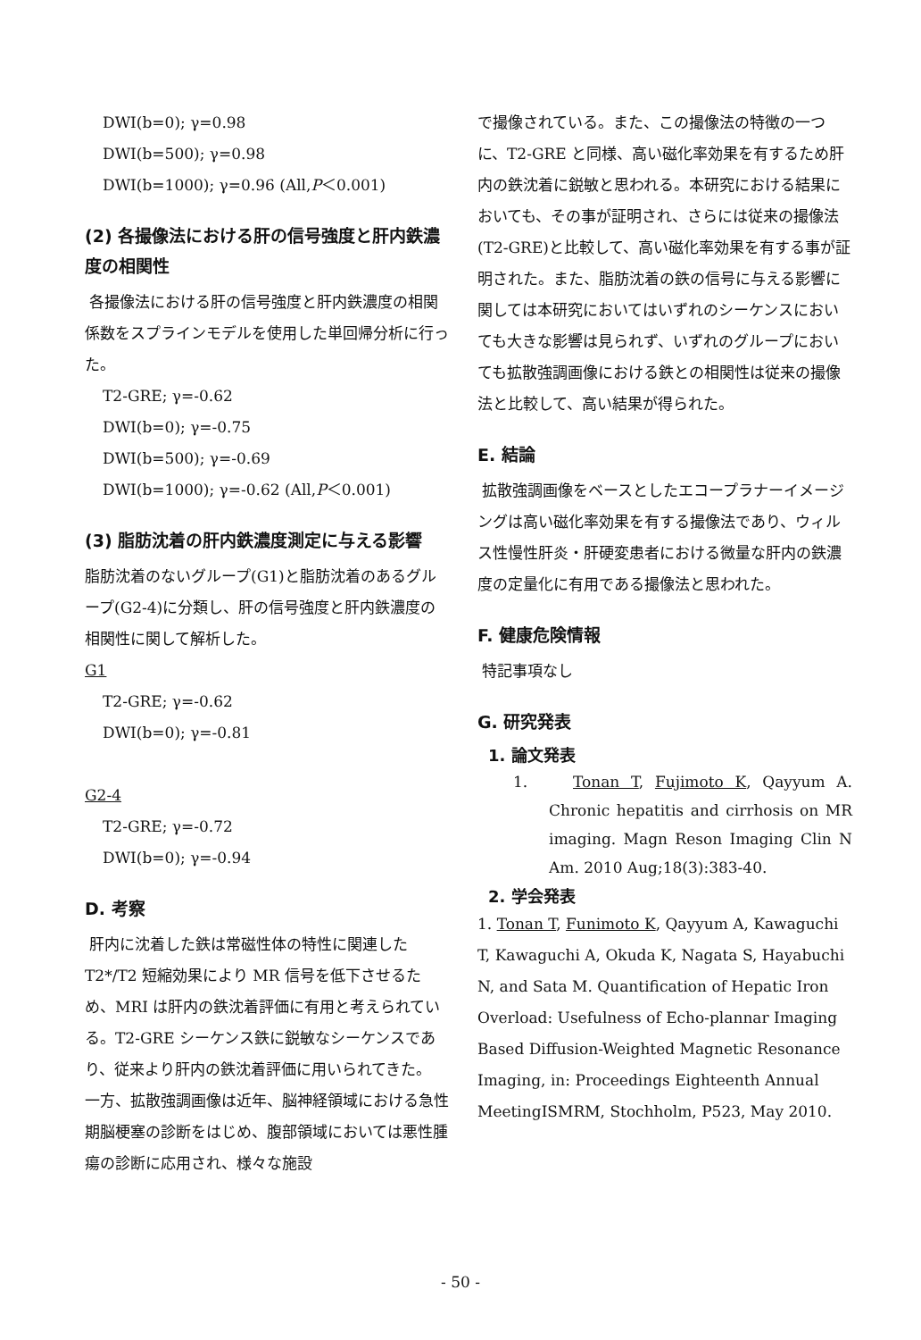DWI(b=0); γ=0.98
DWI(b=500); γ=0.98
DWI(b=1000); γ=0.96 (All,P＜0.001)
(2) 各撮像法における肝の信号強度と肝内鉄濃度の相関性
各撮像法における肝の信号強度と肝内鉄濃度の相関係数をスプラインモデルを使用した単回帰分析に行った。
T2-GRE; γ=-0.62
DWI(b=0); γ=-0.75
DWI(b=500); γ=-0.69
DWI(b=1000); γ=-0.62 (All,P＜0.001)
(3) 脂肪沈着の肝内鉄濃度測定に与える影響
脂肪沈着のないグループ(G1)と脂肪沈着のあるグループ(G2-4)に分類し、肝の信号強度と肝内鉄濃度の相関性に関して解析した。
G1
T2-GRE; γ=-0.62
DWI(b=0); γ=-0.81
G2-4
T2-GRE; γ=-0.72
DWI(b=0); γ=-0.94
D. 考察
肝内に沈着した鉄は常磁性体の特性に関連した T2*/T2 短縮効果により MR 信号を低下させるため、MRI は肝内の鉄沈着評価に有用と考えられている。T2-GRE シーケンス鉄に鋭敏なシーケンスであり、従来より肝内の鉄沈着評価に用いられてきた。
一方、拡散強調画像は近年、脳神経領域における急性期脳梗塞の診断をはじめ、腹部領域においては悪性腫瘍の診断に応用され、様々な施設
で撮像されている。また、この撮像法の特徴の一つに、T2-GRE と同様、高い磁化率効果を有するため肝内の鉄沈着に鋭敏と思われる。本研究における結果においても、その事が証明され、さらには従来の撮像法(T2-GRE)と比較して、高い磁化率効果を有する事が証明された。また、脂肪沈着の鉄の信号に与える影響に関しては本研究においてはいずれのシーケンスにおいても大きな影響は見られず、いずれのグループにおいても拡散強調画像における鉄との相関性は従来の撮像法と比較して、高い結果が得られた。
E. 結論
拡散強調画像をベースとしたエコープラナーイメージングは高い磁化率効果を有する撮像法であり、ウィルス性慢性肝炎・肝硬変患者における微量な肝内の鉄濃度の定量化に有用である撮像法と思われた。
F. 健康危険情報
特記事項なし
G. 研究発表
1. 論文発表
1. Tonan T, Fujimoto K, Qayyum A. Chronic hepatitis and cirrhosis on MR imaging. Magn Reson Imaging Clin N Am. 2010 Aug;18(3):383-40.
2. 学会発表
1. Tonan T, Funimoto K, Qayyum A, Kawaguchi T, Kawaguchi A, Okuda K, Nagata S, Hayabuchi N, and Sata M. Quantification of Hepatic Iron Overload: Usefulness of Echo-plannar Imaging Based Diffusion-Weighted Magnetic Resonance Imaging, in: Proceedings Eighteenth Annual MeetingISMRM, Stochholm, P523, May 2010.
- 50 -